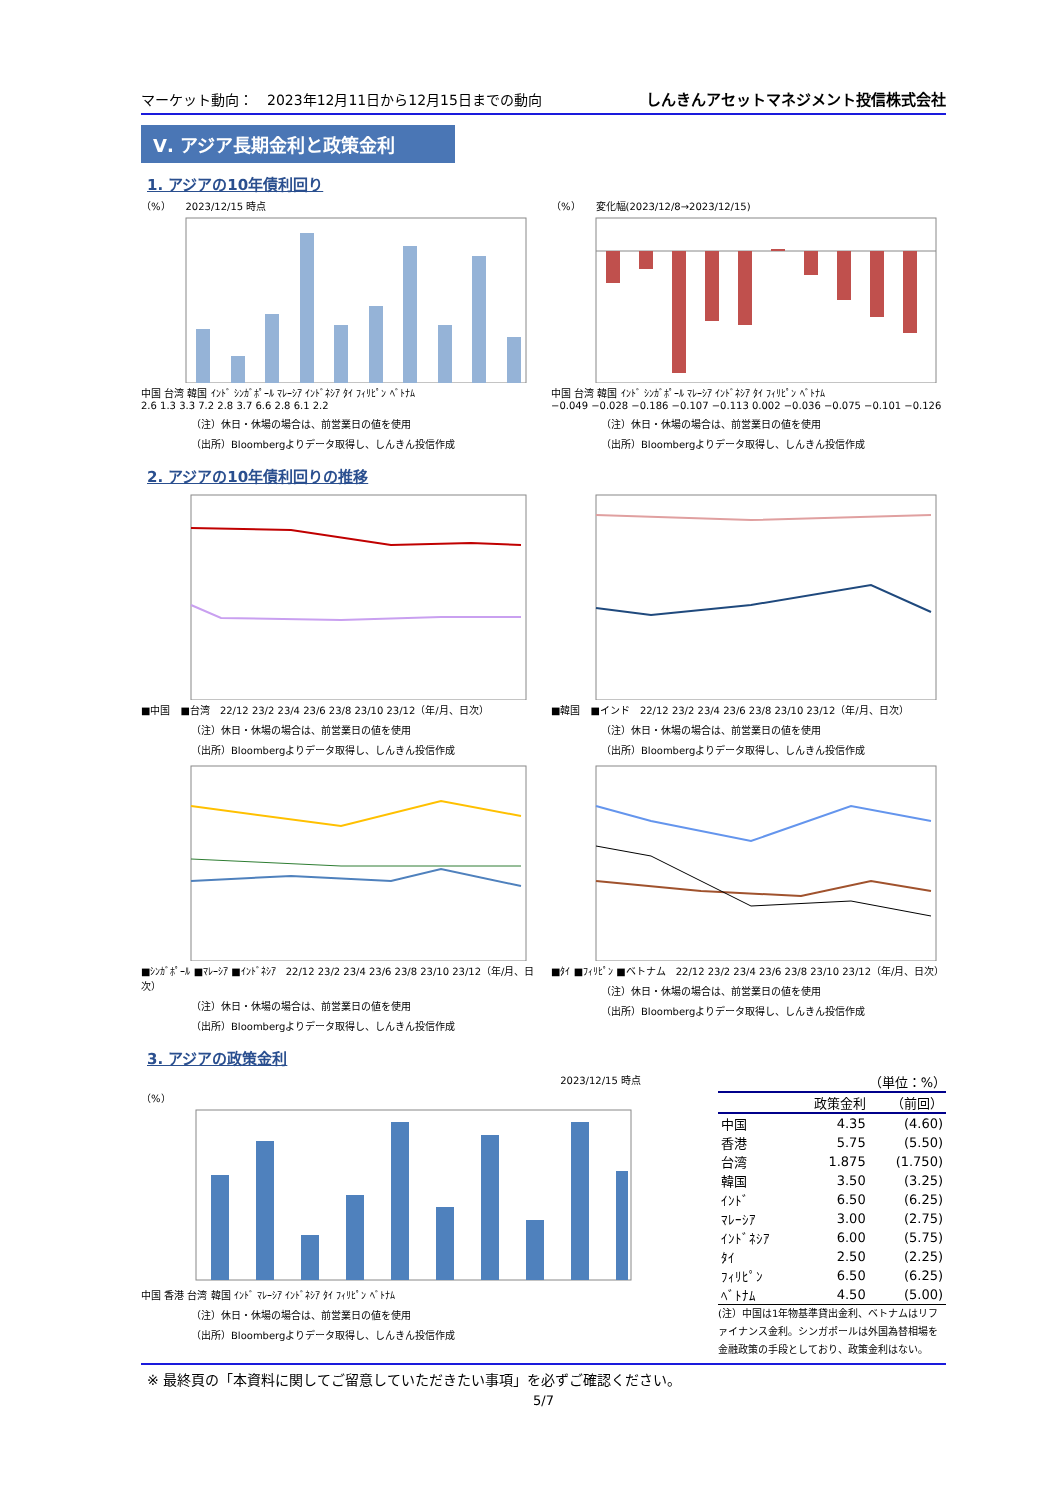マーケット動向：　2023年12月11日から12月15日までの動向 しんきんアセットマネジメント投信株式会社
Ⅴ. アジア長期金利と政策金利
1. アジアの10年債利回り
（%）　　2023/12/15 時点
中国 台湾 韓国 ｲﾝﾄﾞ ｼﾝｶﾞﾎﾟｰﾙ ﾏﾚｰｼｱ ｲﾝﾄﾞﾈｼｱ ﾀｲ ﾌｨﾘﾋﾟﾝ ﾍﾞﾄﾅﾑ
2.6 1.3 3.3 7.2 2.8 3.7 6.6 2.8 6.1 2.2
（注）休日・休場の場合は、前営業日の値を使用
（出所）Bloombergよりデータ取得し、しんきん投信作成
（%）　　変化幅(2023/12/8→2023/12/15)
中国 台湾 韓国 ｲﾝﾄﾞ ｼﾝｶﾞﾎﾟｰﾙ ﾏﾚｰｼｱ ｲﾝﾄﾞﾈｼｱ ﾀｲ ﾌｨﾘﾋﾟﾝ ﾍﾞﾄﾅﾑ
−0.049 −0.028 −0.186 −0.107 −0.113 0.002 −0.036 −0.075 −0.101 −0.126
（注）休日・休場の場合は、前営業日の値を使用
（出所）Bloombergよりデータ取得し、しんきん投信作成
2. アジアの10年債利回りの推移
■中国　■台湾　22/12 23/2 23/4 23/6 23/8 23/10 23/12（年/月、日次）
（注）休日・休場の場合は、前営業日の値を使用
（出所）Bloombergよりデータ取得し、しんきん投信作成
■韓国　■インド　22/12 23/2 23/4 23/6 23/8 23/10 23/12（年/月、日次）
（注）休日・休場の場合は、前営業日の値を使用
（出所）Bloombergよりデータ取得し、しんきん投信作成
■ｼﾝｶﾞﾎﾟｰﾙ ■ﾏﾚｰｼｱ ■ｲﾝﾄﾞﾈｼｱ　22/12 23/2 23/4 23/6 23/8 23/10 23/12（年/月、日次）
（注）休日・休場の場合は、前営業日の値を使用
（出所）Bloombergよりデータ取得し、しんきん投信作成
■ﾀｲ ■ﾌｨﾘﾋﾟﾝ ■ベトナム　22/12 23/2 23/4 23/6 23/8 23/10 23/12（年/月、日次）
（注）休日・休場の場合は、前営業日の値を使用
（出所）Bloombergよりデータ取得し、しんきん投信作成
3. アジアの政策金利
2023/12/15 時点
（%）
中国 香港 台湾 韓国 ｲﾝﾄﾞ ﾏﾚｰｼｱ ｲﾝﾄﾞﾈｼｱ ﾀｲ ﾌｨﾘﾋﾟﾝ ﾍﾞﾄﾅﾑ
（注）休日・休場の場合は、前営業日の値を使用
（出所）Bloombergよりデータ取得し、しんきん投信作成
（単位：%）
| | 政策金利 | （前回） |
| --- | --- | --- |
| 中国 | 4.35 | (4.60) |
| 香港 | 5.75 | (5.50) |
| 台湾 | 1.875 | (1.750) |
| 韓国 | 3.50 | (3.25) |
| ｲﾝﾄﾞ | 6.50 | (6.25) |
| ﾏﾚｰｼｱ | 3.00 | (2.75) |
| ｲﾝﾄﾞﾈｼｱ | 6.00 | (5.75) |
| ﾀｲ | 2.50 | (2.25) |
| ﾌｨﾘﾋﾟﾝ | 6.50 | (6.25) |
| ﾍﾞﾄﾅﾑ | 4.50 | (5.00) |
(注）中国は1年物基準貸出金利、ベトナムはリファイナンス金利。シンガポールは外国為替相場を金融政策の手段としており、政策金利はない。
※ 最終頁の「本資料に関してご留意していただきたい事項」を必ずご確認ください。
5/7